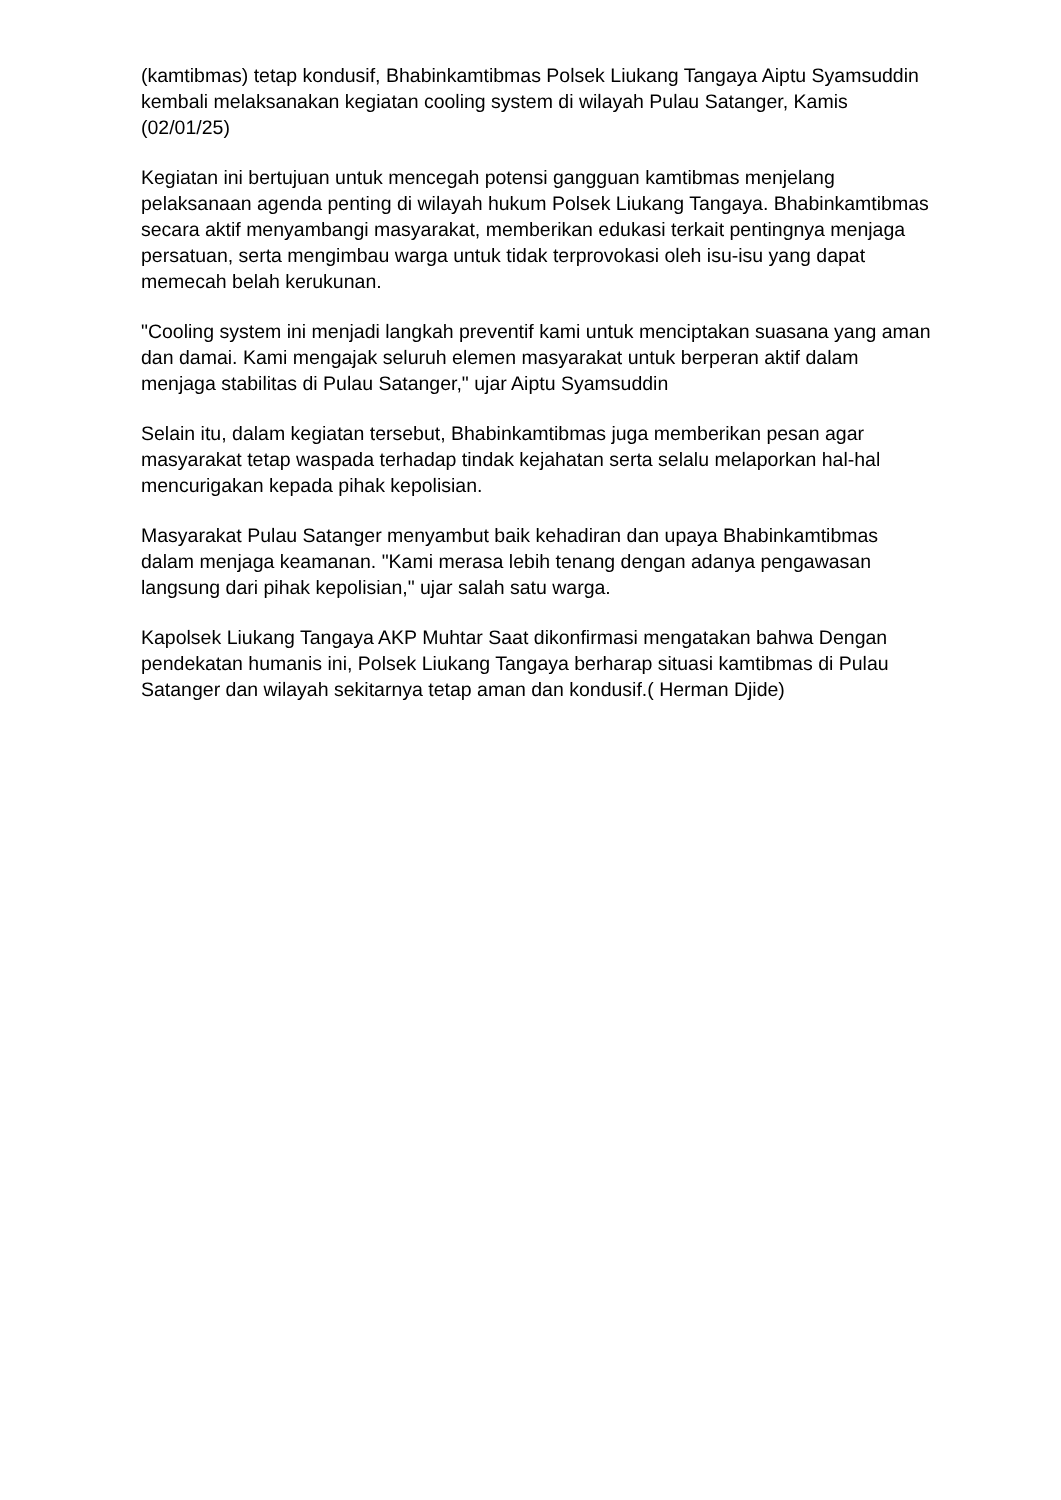(kamtibmas) tetap kondusif, Bhabinkamtibmas Polsek Liukang Tangaya Aiptu Syamsuddin kembali melaksanakan kegiatan cooling system di wilayah Pulau Satanger, Kamis (02/01/25)
Kegiatan ini bertujuan untuk mencegah potensi gangguan kamtibmas menjelang pelaksanaan agenda penting di wilayah hukum Polsek Liukang Tangaya. Bhabinkamtibmas secara aktif menyambangi masyarakat, memberikan edukasi terkait pentingnya menjaga persatuan, serta mengimbau warga untuk tidak terprovokasi oleh isu-isu yang dapat memecah belah kerukunan.
"Cooling system ini menjadi langkah preventif kami untuk menciptakan suasana yang aman dan damai. Kami mengajak seluruh elemen masyarakat untuk berperan aktif dalam menjaga stabilitas di Pulau Satanger," ujar Aiptu Syamsuddin
Selain itu, dalam kegiatan tersebut, Bhabinkamtibmas juga memberikan pesan agar masyarakat tetap waspada terhadap tindak kejahatan serta selalu melaporkan hal-hal mencurigakan kepada pihak kepolisian.
Masyarakat Pulau Satanger menyambut baik kehadiran dan upaya Bhabinkamtibmas dalam menjaga keamanan. "Kami merasa lebih tenang dengan adanya pengawasan langsung dari pihak kepolisian," ujar salah satu warga.
Kapolsek Liukang Tangaya AKP Muhtar Saat dikonfirmasi mengatakan bahwa Dengan pendekatan humanis ini, Polsek Liukang Tangaya berharap situasi kamtibmas di Pulau Satanger dan wilayah sekitarnya tetap aman dan kondusif.( Herman Djide)